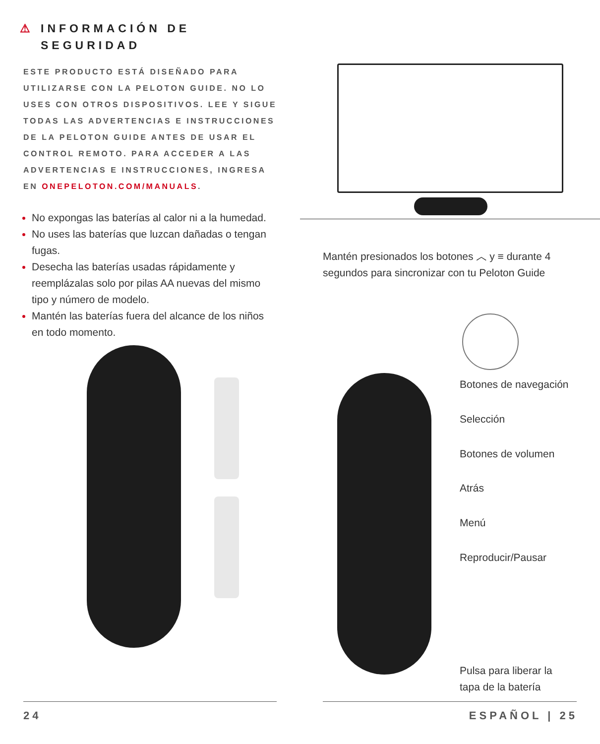⚠ INFORMACIÓN DE
SEGURIDAD
ESTE PRODUCTO ESTÁ DISEÑADO PARA UTILIZARSE CON LA PELOTON GUIDE. NO LO USES CON OTROS DISPOSITIVOS. LEE Y SIGUE TODAS LAS ADVERTENCIAS E INSTRUCCIONES DE LA PELOTON GUIDE ANTES DE USAR EL CONTROL REMOTO. PARA ACCEDER A LAS ADVERTENCIAS E INSTRUCCIONES, INGRESA EN ONEPELOTON.COM/MANUALS.
No expongas las baterías al calor ni a la humedad.
No uses las baterías que luzcan dañadas o tengan fugas.
Desecha las baterías usadas rápidamente y reemplázalas solo por pilas AA nuevas del mismo tipo y número de modelo.
Mantén las baterías fuera del alcance de los niños en todo momento.
Mantén presionados los botones ︿ y ≡ durante 4 segundos para sincronizar con tu Peloton Guide
Botones de navegación
Selección
Botones de volumen
Atrás
Menú
Reproducir/Pausar
Pulsa para liberar la
tapa de la batería
24 ESPAÑOL | 25